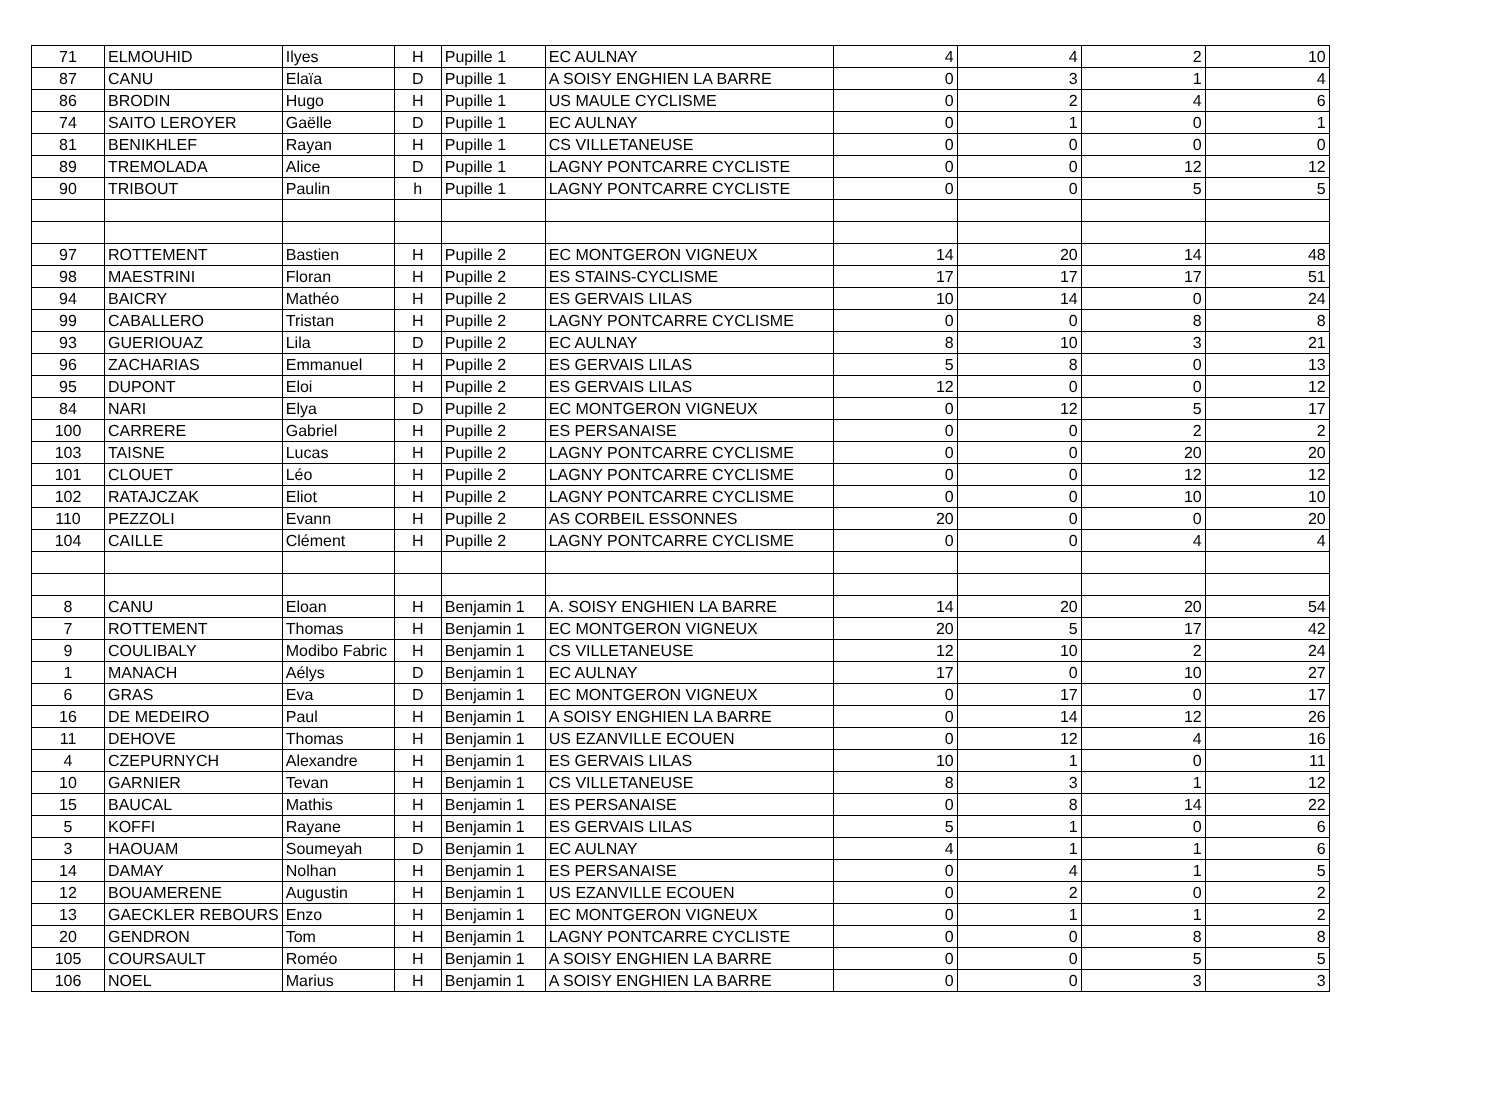| 71 | ELMOUHID | Ilyes | H | Pupille 1 | EC AULNAY | 4 | 4 | 2 | 10 |
| 87 | CANU | Elaïa | D | Pupille 1 | A SOISY ENGHIEN LA BARRE | 0 | 3 | 1 | 4 |
| 86 | BRODIN | Hugo | H | Pupille 1 | US MAULE CYCLISME | 0 | 2 | 4 | 6 |
| 74 | SAITO LEROYER | Gaëlle | D | Pupille 1 | EC AULNAY | 0 | 1 | 0 | 1 |
| 81 | BENIKHLEF | Rayan | H | Pupille 1 | CS VILLETANEUSE | 0 | 0 | 0 | 0 |
| 89 | TREMOLADA | Alice | D | Pupille 1 | LAGNY PONTCARRE CYCLISTE | 0 | 0 | 12 | 12 |
| 90 | TRIBOUT | Paulin | h | Pupille 1 | LAGNY PONTCARRE CYCLISTE | 0 | 0 | 5 | 5 |
| 97 | ROTTEMENT | Bastien | H | Pupille 2 | EC MONTGERON VIGNEUX | 14 | 20 | 14 | 48 |
| 98 | MAESTRINI | Floran | H | Pupille 2 | ES STAINS-CYCLISME | 17 | 17 | 17 | 51 |
| 94 | BAICRY | Mathéo | H | Pupille 2 | ES GERVAIS LILAS | 10 | 14 | 0 | 24 |
| 99 | CABALLERO | Tristan | H | Pupille 2 | LAGNY PONTCARRE CYCLISME | 0 | 0 | 8 | 8 |
| 93 | GUERIOUAZ | Lila | D | Pupille 2 | EC AULNAY | 8 | 10 | 3 | 21 |
| 96 | ZACHARIAS | Emmanuel | H | Pupille 2 | ES GERVAIS LILAS | 5 | 8 | 0 | 13 |
| 95 | DUPONT | Eloi | H | Pupille 2 | ES GERVAIS LILAS | 12 | 0 | 0 | 12 |
| 84 | NARI | Elya | D | Pupille 2 | EC MONTGERON VIGNEUX | 0 | 12 | 5 | 17 |
| 100 | CARRERE | Gabriel | H | Pupille 2 | ES PERSANAISE | 0 | 0 | 2 | 2 |
| 103 | TAISNE | Lucas | H | Pupille 2 | LAGNY PONTCARRE CYCLISME | 0 | 0 | 20 | 20 |
| 101 | CLOUET | Léo | H | Pupille 2 | LAGNY PONTCARRE CYCLISME | 0 | 0 | 12 | 12 |
| 102 | RATAJCZAK | Eliot | H | Pupille 2 | LAGNY PONTCARRE CYCLISME | 0 | 0 | 10 | 10 |
| 110 | PEZZOLI | Evann | H | Pupille 2 | AS CORBEIL ESSONNES | 20 | 0 | 0 | 20 |
| 104 | CAILLE | Clément | H | Pupille 2 | LAGNY PONTCARRE CYCLISME | 0 | 0 | 4 | 4 |
| 8 | CANU | Eloan | H | Benjamin 1 | A. SOISY ENGHIEN LA BARRE | 14 | 20 | 20 | 54 |
| 7 | ROTTEMENT | Thomas | H | Benjamin 1 | EC MONTGERON VIGNEUX | 20 | 5 | 17 | 42 |
| 9 | COULIBALY | Modibo Fabric | H | Benjamin 1 | CS VILLETANEUSE | 12 | 10 | 2 | 24 |
| 1 | MANACH | Aélys | D | Benjamin 1 | EC AULNAY | 17 | 0 | 10 | 27 |
| 6 | GRAS | Eva | D | Benjamin 1 | EC MONTGERON VIGNEUX | 0 | 17 | 0 | 17 |
| 16 | DE MEDEIRO | Paul | H | Benjamin 1 | A SOISY ENGHIEN LA BARRE | 0 | 14 | 12 | 26 |
| 11 | DEHOVE | Thomas | H | Benjamin 1 | US EZANVILLE ECOUEN | 0 | 12 | 4 | 16 |
| 4 | CZEPURNYCH | Alexandre | H | Benjamin 1 | ES GERVAIS LILAS | 10 | 1 | 0 | 11 |
| 10 | GARNIER | Tevan | H | Benjamin 1 | CS VILLETANEUSE | 8 | 3 | 1 | 12 |
| 15 | BAUCAL | Mathis | H | Benjamin 1 | ES PERSANAISE | 0 | 8 | 14 | 22 |
| 5 | KOFFI | Rayane | H | Benjamin 1 | ES GERVAIS LILAS | 5 | 1 | 0 | 6 |
| 3 | HAOUAM | Soumeyah | D | Benjamin 1 | EC AULNAY | 4 | 1 | 1 | 6 |
| 14 | DAMAY | Nolhan | H | Benjamin 1 | ES PERSANAISE | 0 | 4 | 1 | 5 |
| 12 | BOUAMERENE | Augustin | H | Benjamin 1 | US EZANVILLE ECOUEN | 0 | 2 | 0 | 2 |
| 13 | GAECKLER REBOURS | Enzo | H | Benjamin 1 | EC MONTGERON VIGNEUX | 0 | 1 | 1 | 2 |
| 20 | GENDRON | Tom | H | Benjamin 1 | LAGNY PONTCARRE CYCLISTE | 0 | 0 | 8 | 8 |
| 105 | COURSAULT | Roméo | H | Benjamin 1 | A SOISY ENGHIEN LA BARRE | 0 | 0 | 5 | 5 |
| 106 | NOEL | Marius | H | Benjamin 1 | A SOISY ENGHIEN LA BARRE | 0 | 0 | 3 | 3 |